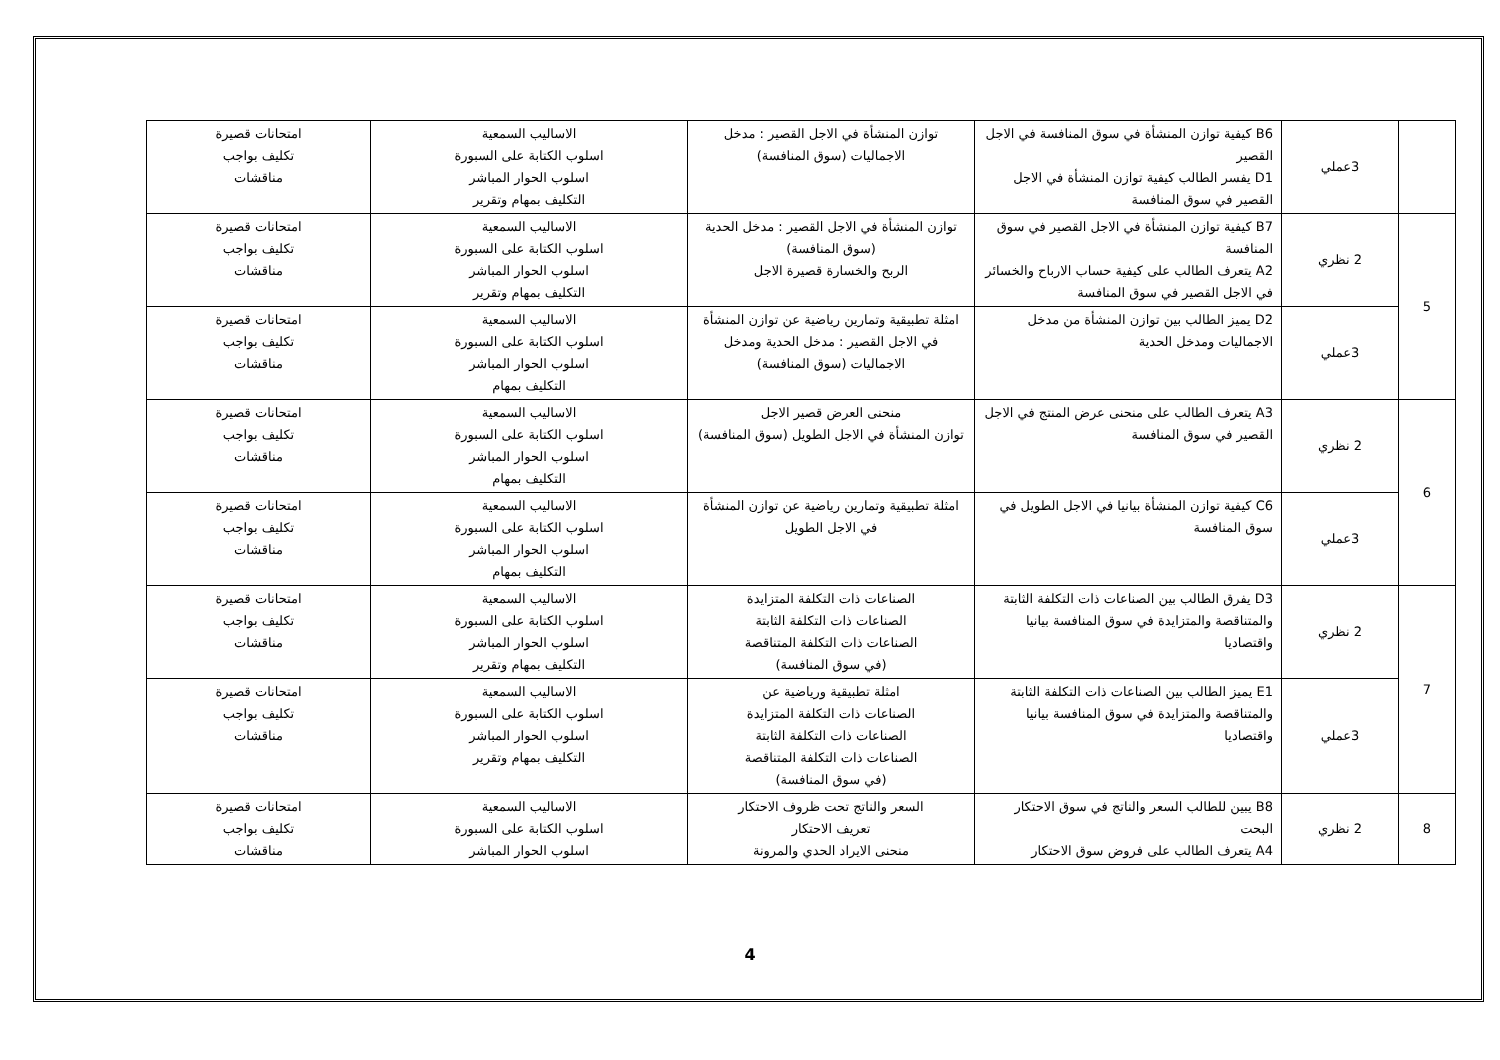| | 3عملي | B6 كيفية توازن المنشأة في سوق المنافسة في الاجل القصير D1 يفسر الطالب كيفية توازن المنشأة في الاجل القصير في سوق المنافسة | توازن المنشأة في الاجل القصير : مدخل الاجماليات (سوق المنافسة) | الاساليب السمعية اسلوب الكتابة على السبورة اسلوب الحوار المباشر التكليف بمهام وتقرير | امتحانات قصيرة تكليف بواجب مناقشات |
| 5 | 2 نظري | B7 كيفية توازن المنشأة في الاجل القصير في سوق المنافسة A2 يتعرف الطالب على كيفية حساب الارباح والخسائر في الاجل القصير في سوق المنافسة | توازن المنشأة في الاجل القصير : مدخل الحدية (سوق المنافسة) الربح والخسارة قصيرة الاجل | الاساليب السمعية اسلوب الكتابة على السبورة اسلوب الحوار المباشر التكليف بمهام وتقرير | امتحانات قصيرة تكليف بواجب مناقشات |
| | 3عملي | D2 يميز الطالب بين توازن المنشأة من مدخل الاجماليات ومدخل الحدية | امثلة تطبيقية وتمارين رياضية عن توازن المنشأة في الاجل القصير : مدخل الحدية ومدخل الاجماليات (سوق المنافسة) | الاساليب السمعية اسلوب الكتابة على السبورة اسلوب الحوار المباشر التكليف بمهام | امتحانات قصيرة تكليف بواجب مناقشات |
| 6 | 2 نظري | A3 يتعرف الطالب على منحنى عرض المنتج في الاجل القصير في سوق المنافسة | منحنى العرض قصير الاجل توازن المنشأة في الاجل الطويل (سوق المنافسة) | الاساليب السمعية اسلوب الكتابة على السبورة اسلوب الحوار المباشر التكليف بمهام | امتحانات قصيرة تكليف بواجب مناقشات |
| | 3عملي | C6 كيفية توازن المنشأة بيانيا في الاجل الطويل في سوق المنافسة | امثلة تطبيقية وتمارين رياضية عن توازن المنشأة في الاجل الطويل | الاساليب السمعية اسلوب الكتابة على السبورة اسلوب الحوار المباشر التكليف بمهام | امتحانات قصيرة تكليف بواجب مناقشات |
| 7 | 2 نظري | D3 يفرق الطالب بين الصناعات ذات التكلفة الثابتة والمتناقصة والمتزايدة في سوق المنافسة بيانيا واقتصاديا | الصناعات ذات التكلفة المتزايدة الصناعات ذات التكلفة الثابتة الصناعات ذات التكلفة المتناقصة (في سوق المنافسة) | الاساليب السمعية اسلوب الكتابة على السبورة اسلوب الحوار المباشر التكليف بمهام وتقرير | امتحانات قصيرة تكليف بواجب مناقشات |
| | 3عملي | E1 يميز الطالب بين الصناعات ذات التكلفة الثابتة والمتناقصة والمتزايدة في سوق المنافسة بيانيا واقتصاديا | امثلة تطبيقية ورياضية عن الصناعات ذات التكلفة المتزايدة الصناعات ذات التكلفة الثابتة الصناعات ذات التكلفة المتناقصة (في سوق المنافسة) | الاساليب السمعية اسلوب الكتابة على السبورة اسلوب الحوار المباشر التكليف بمهام وتقرير | امتحانات قصيرة تكليف بواجب مناقشات |
| 8 | 2 نظري | B8 يبين للطالب السعر والناتج في سوق الاحتكار البحت A4 يتعرف الطالب على فروض سوق الاحتكار | السعر والناتج تحت ظروف الاحتكار تعريف الاحتكار منحنى الايراد الحدي والمرونة | الاساليب السمعية اسلوب الكتابة على السبورة اسلوب الحوار المباشر | امتحانات قصيرة تكليف بواجب مناقشات |
4